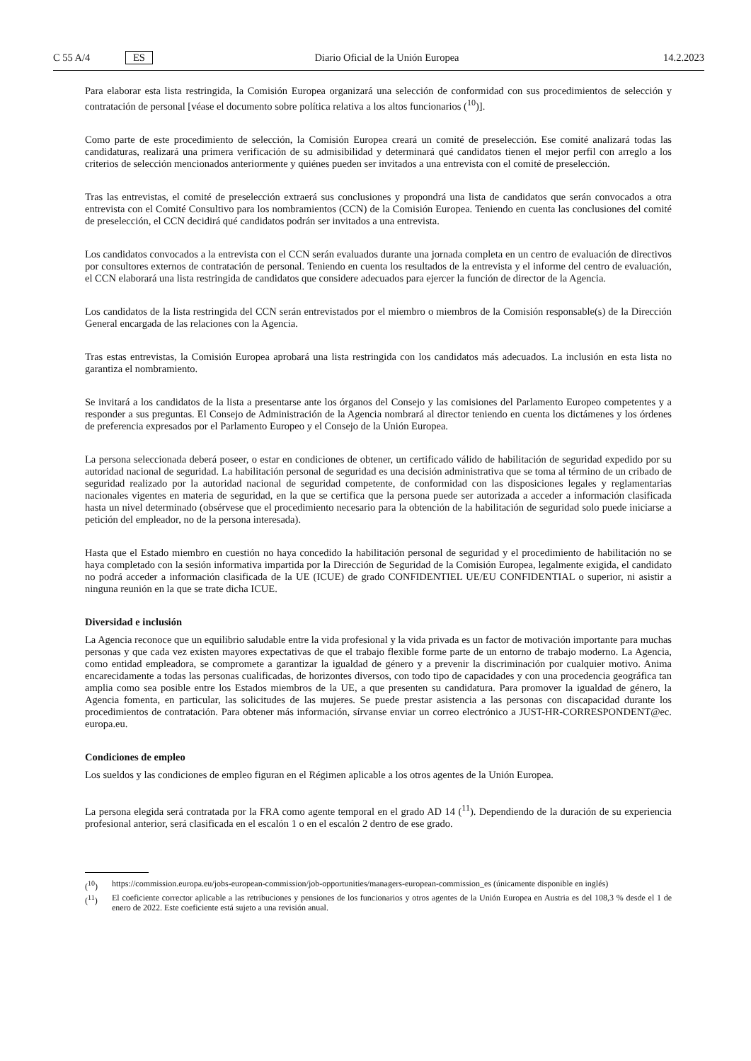C 55 A/4 ES Diario Oficial de la Unión Europea 14.2.2023
Para elaborar esta lista restringida, la Comisión Europea organizará una selección de conformidad con sus procedimientos de selección y contratación de personal [véase el documento sobre política relativa a los altos funcionarios (<sup>10</sup>)].
Como parte de este procedimiento de selección, la Comisión Europea creará un comité de preselección. Ese comité analizará todas las candidaturas, realizará una primera verificación de su admisibilidad y determinará qué candidatos tienen el mejor perfil con arreglo a los criterios de selección mencionados anteriormente y quiénes pueden ser invitados a una entrevista con el comité de preselección.
Tras las entrevistas, el comité de preselección extraerá sus conclusiones y propondrá una lista de candidatos que serán convocados a otra entrevista con el Comité Consultivo para los nombramientos (CCN) de la Comisión Europea. Teniendo en cuenta las conclusiones del comité de preselección, el CCN decidirá qué candidatos podrán ser invitados a una entrevista.
Los candidatos convocados a la entrevista con el CCN serán evaluados durante una jornada completa en un centro de evaluación de directivos por consultores externos de contratación de personal. Teniendo en cuenta los resultados de la entrevista y el informe del centro de evaluación, el CCN elaborará una lista restringida de candidatos que considere adecuados para ejercer la función de director de la Agencia.
Los candidatos de la lista restringida del CCN serán entrevistados por el miembro o miembros de la Comisión responsable(s) de la Dirección General encargada de las relaciones con la Agencia.
Tras estas entrevistas, la Comisión Europea aprobará una lista restringida con los candidatos más adecuados. La inclusión en esta lista no garantiza el nombramiento.
Se invitará a los candidatos de la lista a presentarse ante los órganos del Consejo y las comisiones del Parlamento Europeo competentes y a responder a sus preguntas. El Consejo de Administración de la Agencia nombrará al director teniendo en cuenta los dictámenes y los órdenes de preferencia expresados por el Parlamento Europeo y el Consejo de la Unión Europea.
La persona seleccionada deberá poseer, o estar en condiciones de obtener, un certificado válido de habilitación de seguridad expedido por su autoridad nacional de seguridad. La habilitación personal de seguridad es una decisión administrativa que se toma al término de un cribado de seguridad realizado por la autoridad nacional de seguridad competente, de conformidad con las disposiciones legales y reglamentarias nacionales vigentes en materia de seguridad, en la que se certifica que la persona puede ser autorizada a acceder a información clasificada hasta un nivel determinado (obsérvese que el procedimiento necesario para la obtención de la habilitación de seguridad solo puede iniciarse a petición del empleador, no de la persona interesada).
Hasta que el Estado miembro en cuestión no haya concedido la habilitación personal de seguridad y el procedimiento de habilitación no se haya completado con la sesión informativa impartida por la Dirección de Seguridad de la Comisión Europea, legalmente exigida, el candidato no podrá acceder a información clasificada de la UE (ICUE) de grado CONFIDENTIEL UE/EU CONFIDENTIAL o superior, ni asistir a ninguna reunión en la que se trate dicha ICUE.
Diversidad e inclusión
La Agencia reconoce que un equilibrio saludable entre la vida profesional y la vida privada es un factor de motivación importante para muchas personas y que cada vez existen mayores expectativas de que el trabajo flexible forme parte de un entorno de trabajo moderno. La Agencia, como entidad empleadora, se compromete a garantizar la igualdad de género y a prevenir la discriminación por cualquier motivo. Anima encarecidamente a todas las personas cualificadas, de horizontes diversos, con todo tipo de capacidades y con una procedencia geográfica tan amplia como sea posible entre los Estados miembros de la UE, a que presenten su candidatura. Para promover la igualdad de género, la Agencia fomenta, en particular, las solicitudes de las mujeres. Se puede prestar asistencia a las personas con discapacidad durante los procedimientos de contratación. Para obtener más información, sírvanse enviar un correo electrónico a JUST-HR-CORRESPONDENT@ec. europa.eu.
Condiciones de empleo
Los sueldos y las condiciones de empleo figuran en el Régimen aplicable a los otros agentes de la Unión Europea.
La persona elegida será contratada por la FRA como agente temporal en el grado AD 14 (<sup>11</sup>). Dependiendo de la duración de su experiencia profesional anterior, será clasificada en el escalón 1 o en el escalón 2 dentro de ese grado.
(<sup>10</sup>) https://commission.europa.eu/jobs-european-commission/job-opportunities/managers-european-commission_es (únicamente disponible en inglés)
(<sup>11</sup>) El coeficiente corrector aplicable a las retribuciones y pensiones de los funcionarios y otros agentes de la Unión Europea en Austria es del 108,3 % desde el 1 de enero de 2022. Este coeficiente está sujeto a una revisión anual.